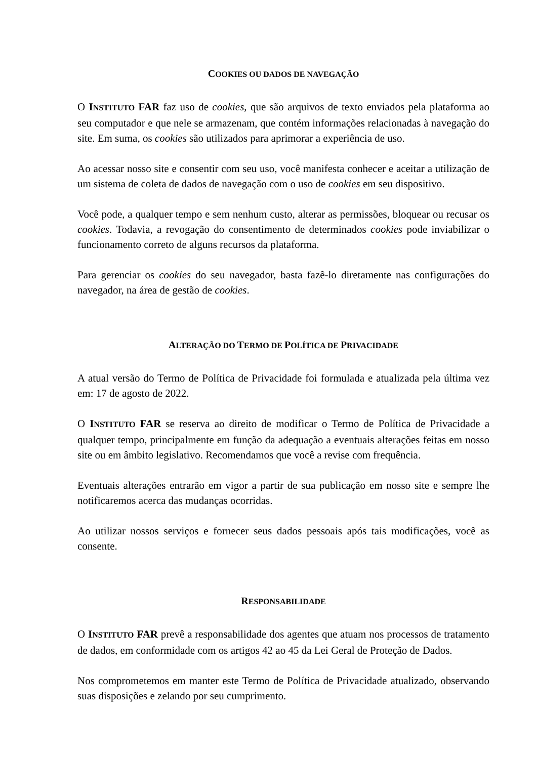COOKIES OU DADOS DE NAVEGAÇÃO
O INSTITUTO FAR faz uso de cookies, que são arquivos de texto enviados pela plataforma ao seu computador e que nele se armazenam, que contém informações relacionadas à navegação do site. Em suma, os cookies são utilizados para aprimorar a experiência de uso.
Ao acessar nosso site e consentir com seu uso, você manifesta conhecer e aceitar a utilização de um sistema de coleta de dados de navegação com o uso de cookies em seu dispositivo.
Você pode, a qualquer tempo e sem nenhum custo, alterar as permissões, bloquear ou recusar os cookies. Todavia, a revogação do consentimento de determinados cookies pode inviabilizar o funcionamento correto de alguns recursos da plataforma.
Para gerenciar os cookies do seu navegador, basta fazê-lo diretamente nas configurações do navegador, na área de gestão de cookies.
ALTERAÇÃO DO TERMO DE POLÍTICA DE PRIVACIDADE
A atual versão do Termo de Política de Privacidade foi formulada e atualizada pela última vez em: 17 de agosto de 2022.
O INSTITUTO FAR se reserva ao direito de modificar o Termo de Política de Privacidade a qualquer tempo, principalmente em função da adequação a eventuais alterações feitas em nosso site ou em âmbito legislativo. Recomendamos que você a revise com frequência.
Eventuais alterações entrarão em vigor a partir de sua publicação em nosso site e sempre lhe notificaremos acerca das mudanças ocorridas.
Ao utilizar nossos serviços e fornecer seus dados pessoais após tais modificações, você as consente.
RESPONSABILIDADE
O INSTITUTO FAR prevê a responsabilidade dos agentes que atuam nos processos de tratamento de dados, em conformidade com os artigos 42 ao 45 da Lei Geral de Proteção de Dados.
Nos comprometemos em manter este Termo de Política de Privacidade atualizado, observando suas disposições e zelando por seu cumprimento.